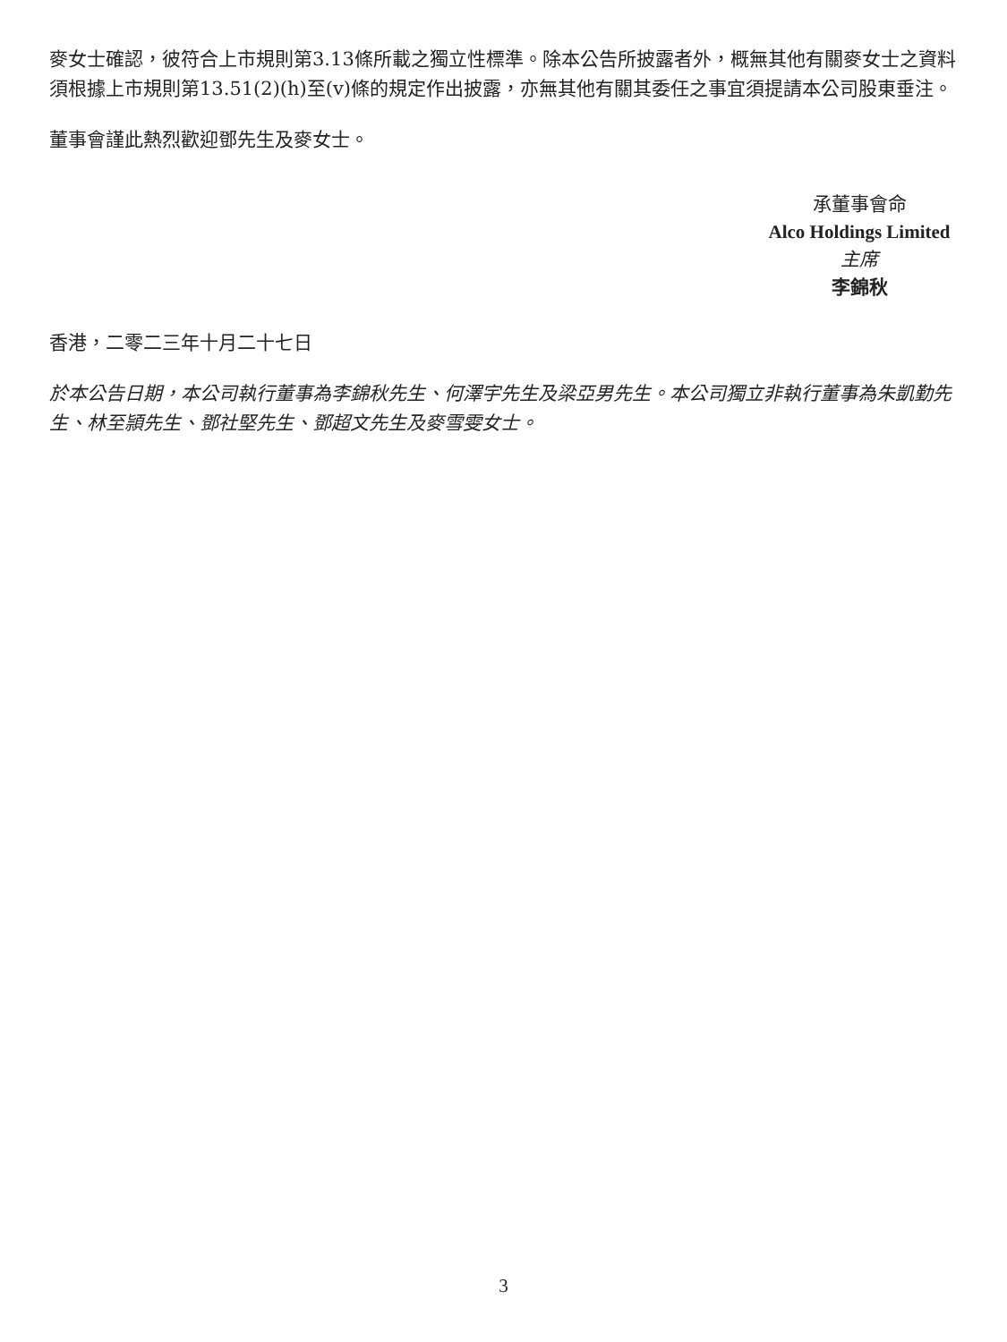麥女士確認，彼符合上市規則第3.13條所載之獨立性標準。除本公告所披露者外，概無其他有關麥女士之資料須根據上市規則第13.51(2)(h)至(v)條的規定作出披露，亦無其他有關其委任之事宜須提請本公司股東垂注。
董事會謹此熱烈歡迎鄧先生及麥女士。
承董事會命
Alco Holdings Limited
主席
李錦秋
香港，二零二三年十月二十七日
於本公告日期，本公司執行董事為李錦秋先生、何澤宇先生及梁亞男先生。本公司獨立非執行董事為朱凱勤先生、林至頴先生、鄧社堅先生、鄧超文先生及麥雪雯女士。
3